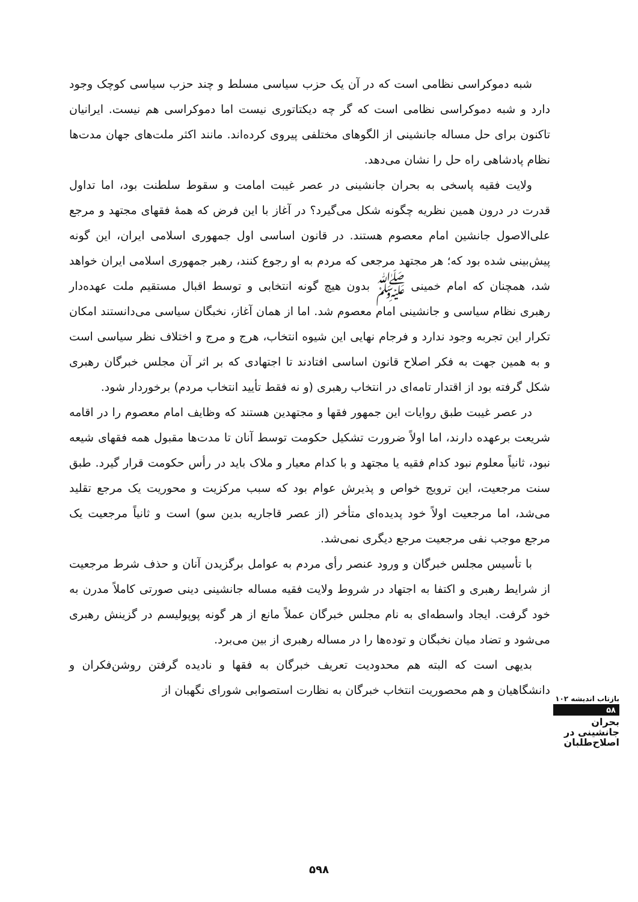شبه دموکراسی نظامی است که در آن یک حزب سیاسی مسلط و چند حزب سیاسی کوچک وجود دارد و شبه دموکراسی نظامی است که گر چه دیکتاتوری نیست اما دموکراسی هم نیست. ایرانیان تاکنون برای حل مساله جانشینی از الگوهای مختلفی پیروی کرده‌اند. مانند اکثر ملت‌های جهان مدت‌ها نظام پادشاهی راه حل را نشان می‌دهد.
ولایت فقیه پاسخی به بحران جانشینی در عصر غیبت امامت و سقوط سلطنت بود، اما تداول قدرت در درون همین نظریه چگونه شکل می‌گیرد؟ در آغاز با این فرض که همهٔ فقهای مجتهد و مرجع علی‌الاصول جانشین امام معصوم هستند. در قانون اساسی اول جمهوری اسلامی ایران، این گونه پیش‌بینی شده بود که؛ هر مجتهد مرجعی که مردم به او رجوع کنند، رهبر جمهوری اسلامی ایران خواهد شد، همچنان که امام خمینی ﷺ بدون هیچ گونه انتخابی و توسط اقبال مستقیم ملت عهده‌دار رهبری نظام سیاسی و جانشینی امام معصوم شد. اما از همان آغاز، نخبگان سیاسی می‌دانستند امکان تکرار این تجربه وجود ندارد و فرجام نهایی این شیوه انتخاب، هرج و مرج و اختلاف نظر سیاسی است و به همین جهت به فکر اصلاح قانون اساسی افتادند تا اجتهادی که بر اثر آن مجلس خبرگان رهبری شکل گرفته بود از اقتدار تامه‌ای در انتخاب رهبری (و نه فقط تأیید انتخاب مردم) برخوردار شود.
در عصر غیبت طبق روایات این جمهور فقها و مجتهدین هستند که وظایف امام معصوم را در اقامه شریعت برعهده دارند، اما اولاً ضرورت تشکیل حکومت توسط آنان تا مدت‌ها مقبول همه فقهای شیعه نبود، ثانیاً معلوم نبود کدام فقیه یا مجتهد و با کدام معیار و ملاک باید در رأس حکومت قرار گیرد. طبق سنت مرجعیت، این ترویج خواص و پذیرش عوام بود که سبب مرکزیت و محوریت یک مرجع تقلید می‌شد، اما مرجعیت اولاً خود پدیده‌ای متأخر (از عصر قاجاریه بدین سو) است و ثانیاً مرجعیت یک مرجع موجب نفی مرجعیت مرجع دیگری نمی‌شد.
با تأسیس مجلس خبرگان و ورود عنصر رأی مردم به عوامل برگزیدن آنان و حذف شرط مرجعیت از شرایط رهبری و اکتفا به اجتهاد در شروط ولایت فقیه مساله جانشینی دینی صورتی کاملاً مدرن به خود گرفت. ایجاد واسطه‌ای به نام مجلس خبرگان عملاً مانع از هر گونه پوپولیسم در گزینش رهبری می‌شود و تضاد میان نخبگان و توده‌ها را در مساله رهبری از بین می‌برد.
بدیهی است که البته هم محدودیت تعریف خبرگان به فقها و نادیده گرفتن روشن‌فکران و دانشگاهیان و هم محصوریت انتخاب خبرگان به نظارت استصوابی شورای نگهبان از
بازتاب اندیشه ۱۰۲
۵۸
بحران
جانشینی در
اصلاح‌طلبان
۵۹۸